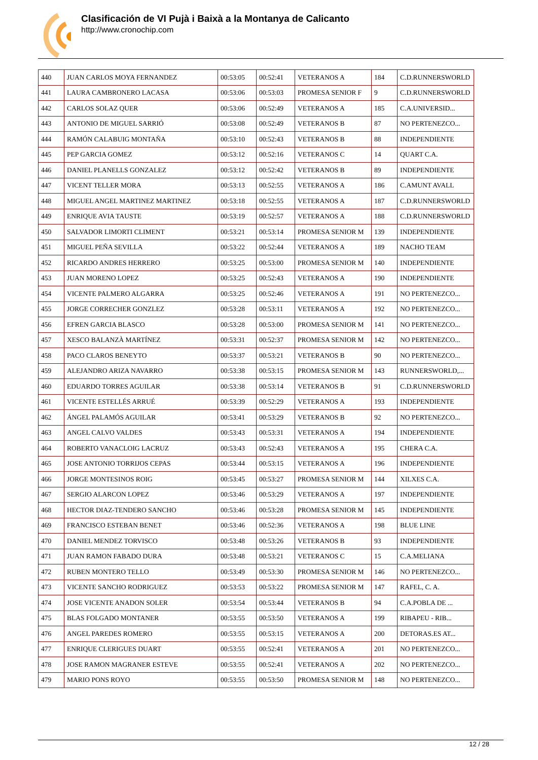Clasificación de VI Pujà i Baixà a la Montanya de Calicanto
http://www.cronochip.com
| 440 | JUAN CARLOS MOYA FERNANDEZ | 00:53:05 | 00:52:41 | VETERANOS A | 184 | C.D.RUNNERSWORLD |
| 441 | LAURA CAMBRONERO LACASA | 00:53:06 | 00:53:03 | PROMESA SENIOR F | 9 | C.D.RUNNERSWORLD |
| 442 | CARLOS SOLAZ QUER | 00:53:06 | 00:52:49 | VETERANOS A | 185 | C.A.UNIVERSID... |
| 443 | ANTONIO DE MIGUEL SARRIÓ | 00:53:08 | 00:52:49 | VETERANOS B | 87 | NO PERTENEZCO... |
| 444 | RAMÓN CALABUIG MONTAÑA | 00:53:10 | 00:52:43 | VETERANOS B | 88 | INDEPENDIENTE |
| 445 | PEP GARCIA GOMEZ | 00:53:12 | 00:52:16 | VETERANOS C | 14 | QUART C.A. |
| 446 | DANIEL PLANELLS GONZALEZ | 00:53:12 | 00:52:42 | VETERANOS B | 89 | INDEPENDIENTE |
| 447 | VICENT TELLER MORA | 00:53:13 | 00:52:55 | VETERANOS A | 186 | C.AMUNT AVALL |
| 448 | MIGUEL ANGEL MARTINEZ MARTINEZ | 00:53:18 | 00:52:55 | VETERANOS A | 187 | C.D.RUNNERSWORLD |
| 449 | ENRIQUE AVIA TAUSTE | 00:53:19 | 00:52:57 | VETERANOS A | 188 | C.D.RUNNERSWORLD |
| 450 | SALVADOR LIMORTI CLIMENT | 00:53:21 | 00:53:14 | PROMESA SENIOR M | 139 | INDEPENDIENTE |
| 451 | MIGUEL PEÑA SEVILLA | 00:53:22 | 00:52:44 | VETERANOS A | 189 | NACHO TEAM |
| 452 | RICARDO ANDRES HERRERO | 00:53:25 | 00:53:00 | PROMESA SENIOR M | 140 | INDEPENDIENTE |
| 453 | JUAN MORENO LOPEZ | 00:53:25 | 00:52:43 | VETERANOS A | 190 | INDEPENDIENTE |
| 454 | VICENTE PALMERO ALGARRA | 00:53:25 | 00:52:46 | VETERANOS A | 191 | NO PERTENEZCO... |
| 455 | JORGE CORRECHER GONZLEZ | 00:53:28 | 00:53:11 | VETERANOS A | 192 | NO PERTENEZCO... |
| 456 | EFREN GARCIA BLASCO | 00:53:28 | 00:53:00 | PROMESA SENIOR M | 141 | NO PERTENEZCO... |
| 457 | XESCO BALANZÀ MARTÍNEZ | 00:53:31 | 00:52:37 | PROMESA SENIOR M | 142 | NO PERTENEZCO... |
| 458 | PACO CLAROS BENEYTO | 00:53:37 | 00:53:21 | VETERANOS B | 90 | NO PERTENEZCO... |
| 459 | ALEJANDRO ARIZA NAVARRO | 00:53:38 | 00:53:15 | PROMESA SENIOR M | 143 | RUNNERSWORLD,... |
| 460 | EDUARDO TORRES AGUILAR | 00:53:38 | 00:53:14 | VETERANOS B | 91 | C.D.RUNNERSWORLD |
| 461 | VICENTE ESTELLÉS ARRUÉ | 00:53:39 | 00:52:29 | VETERANOS A | 193 | INDEPENDIENTE |
| 462 | ÁNGEL PALAMÓS AGUILAR | 00:53:41 | 00:53:29 | VETERANOS B | 92 | NO PERTENEZCO... |
| 463 | ANGEL CALVO VALDES | 00:53:43 | 00:53:31 | VETERANOS A | 194 | INDEPENDIENTE |
| 464 | ROBERTO VANACLOIG LACRUZ | 00:53:43 | 00:52:43 | VETERANOS A | 195 | CHERA C.A. |
| 465 | JOSE ANTONIO TORRIJOS CEPAS | 00:53:44 | 00:53:15 | VETERANOS A | 196 | INDEPENDIENTE |
| 466 | JORGE MONTESINOS ROIG | 00:53:45 | 00:53:27 | PROMESA SENIOR M | 144 | XILXES C.A. |
| 467 | SERGIO ALARCON LOPEZ | 00:53:46 | 00:53:29 | VETERANOS A | 197 | INDEPENDIENTE |
| 468 | HECTOR DIAZ-TENDERO SANCHO | 00:53:46 | 00:53:28 | PROMESA SENIOR M | 145 | INDEPENDIENTE |
| 469 | FRANCISCO ESTEBAN BENET | 00:53:46 | 00:52:36 | VETERANOS A | 198 | BLUE LINE |
| 470 | DANIEL MENDEZ TORVISCO | 00:53:48 | 00:53:26 | VETERANOS B | 93 | INDEPENDIENTE |
| 471 | JUAN RAMON FABADO DURA | 00:53:48 | 00:53:21 | VETERANOS C | 15 | C.A.MELIANA |
| 472 | RUBEN MONTERO TELLO | 00:53:49 | 00:53:30 | PROMESA SENIOR M | 146 | NO PERTENEZCO... |
| 473 | VICENTE SANCHO RODRIGUEZ | 00:53:53 | 00:53:22 | PROMESA SENIOR M | 147 | RAFEL, C. A. |
| 474 | JOSE VICENTE ANADON SOLER | 00:53:54 | 00:53:44 | VETERANOS B | 94 | C.A.POBLA DE ... |
| 475 | BLAS FOLGADO MONTANER | 00:53:55 | 00:53:50 | VETERANOS A | 199 | RIBAPEU - RIB... |
| 476 | ANGEL PAREDES ROMERO | 00:53:55 | 00:53:15 | VETERANOS A | 200 | DETORAS.ES AT... |
| 477 | ENRIQUE CLERIGUES DUART | 00:53:55 | 00:52:41 | VETERANOS A | 201 | NO PERTENEZCO... |
| 478 | JOSE RAMON MAGRANER ESTEVE | 00:53:55 | 00:52:41 | VETERANOS A | 202 | NO PERTENEZCO... |
| 479 | MARIO PONS ROYO | 00:53:55 | 00:53:50 | PROMESA SENIOR M | 148 | NO PERTENEZCO... |
12 / 28